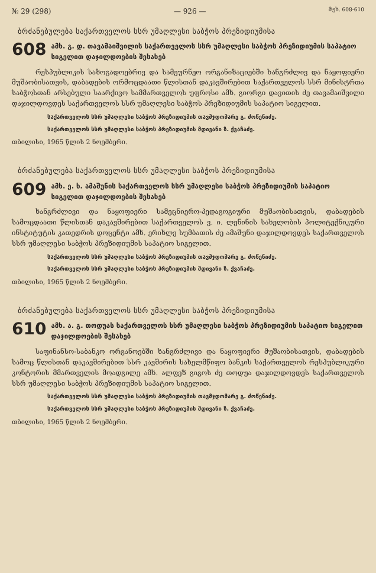№ 29 (298) — 926 — მუხ. 608-610
ბრძანებულება საქართველოს სსრ უმაღლესი საბჭოს პრეზიდიუმისა
608 ამხ. გ. დ. თავამაიშვილის საქართველოს სსრ უმაღლესი საბჭოს პრეზიდიუმის საპატიო სიგელით დაჯილდოების შესახებ
რესპუბლიკის საზოგადოებრივ და სამეურნეო ორგანიზაციებში ხანგრძლივ და ნაყოფიერი მუშაობისათვის, დაბადების ორმოცდაათი წლისთან დაკავშირებით საქართველოს სსრ მინისტრთა საბჭოსთან არსებული საარქივო სამმართველოს უფროსი ამხ. გიორგი დავითის ძე თავამაიშვილი დაჯილდოვდეს საქართველოს სსრ უმაღლესი საბჭოს პრეზიდიუმის საპატიო სიგელით.
საქართველოს სსრ უმაღლესი საბჭოს პრეზიდიუმის თავმჯდომარე გ. ძოწენიძე.
საქართველოს სსრ უმაღლესი საბჭოს პრეზიდიუმის მდივანი ზ. ქვაჩაძე.
თბილისი, 1965 წლის 2 ნოემბერი.
ბრძანებულება საქართველოს სსრ უმაღლესი საბჭოს პრეზიდიუმისა
609 ამხ. ე. ხ. ამაშუნის საქართველოს სსრ უმაღლესი საბჭოს პრეზიდიუმის საპატიო სიგელით დაჯილდოების შესახებ
ხანგრძლივი და ნაყოფიერი სამეცნიერო-პედაგოგიური მუშაობისათვის, დაბადების სამოცდაათი წლისთან დაკავშირებით საქართველოს ვ. ი. ლენინის სახელობის პოლიტექნიკური ინსტიტუტის კათედრის დოცენტი ამხ. ერიხლე სუმბათის ძე ამაშუნი დაჯილდოვდეს საქართველოს სსრ უმაღლესი საბჭოს პრეზიდიუმის საპატიო სიგელით.
საქართველოს სსრ უმაღლესი საბჭოს პრეზიდიუმის თავმჯდომარე გ. ძოწენიძე.
საქართველოს სსრ უმაღლესი საბჭოს პრეზიდიუმის მდივანი ზ. ქვაჩაძე.
თბილისი, 1965 წლის 2 ნოემბერი.
ბრძანებულება საქართველოს სსრ უმაღლესი საბჭოს პრეზიდიუმისა
610 ამხ. ა. გ. თოდუას საქართველოს სსრ უმაღლესი საბჭოს პრეზიდიუმის საპატიო სიგელით დაჯილდოების შესახებ
საფინანსო-საბანკო ორგანოებში ხანგრძლივი და ნაყოფიერი მუშაობისათვის, დაბადების სამოც წლისთან დაკავშირებით სსრ კავშირის სახელმწიფო ბანკის საქართველოს რესპუბლიკური კონტორის მმართველის მოადგილე ამხ. ალფეზ გიგოს ძე თოდუა დაჯილდოვდეს საქართველოს სსრ უმაღლესი საბჭოს პრეზიდიუმის საპატიო სიგელით.
საქართველოს სსრ უმაღლესი საბჭოს პრეზიდიუმის თავმჯდომარე გ. ძოწენიძე.
საქართველოს სსრ უმაღლესი საბჭოს პრეზიდიუმის მდივანი ზ. ქვაჩაძე.
თბილისი, 1965 წლის 2 ნოემბერი.